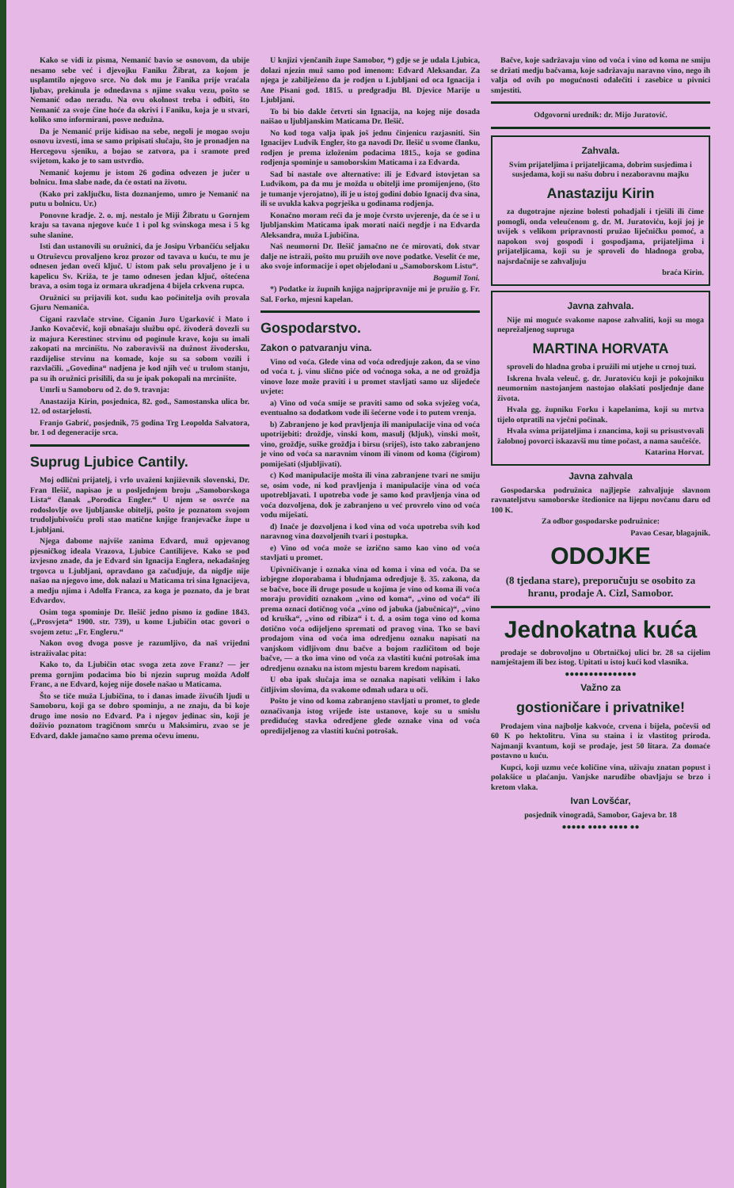Kako se vidi iz pisma, Nemanić bavio se osnovom, da ubije nesamo sebe već i djevojku Faniku Žibrat, za kojom je usplamtilo njegovo srce. No dok mu je Fanika prije vraćala ljubav, prekinula je odnedavna s njime svaku vezu, pošto se Nemanić odao neradu. Na ovu okolnost treba i odbiti, što Nemanić za svoje čine hoće da okrivi i Faniku, koja je u stvari, koliko smo informirani, posve nedužna.
Da je Nemanić prije kidisao na sebe, negoli je mogao svoju osnovu izvesti, ima se samo pripisati slučaju, što je pronadjen na Hercegovu sjeniku, a bojao se zatvora, pa i sramote pred svijetom, kako je to sam ustvrdio.
Nemanić kojemu je istom 26 godina odvezen je jučer u bolnicu. Ima slabe nade, da će ostati na životu.
(Kako pri zaključku, lista doznanjemo, umro je Nemanić na putu u bolnicu. Ur.)
Ponovne kradje. 2. o. mj. nestalo je Miji Žibratu u Gornjem kraju sa tavana njegove kuće 1 i pol kg svinskoga mesa i 5 kg suhe slanine.
Isti dan ustanovili su oružnici, da je Josipu Vrbančiću seljaku u Otruševcu provaljeno kroz prozor od tavava u kuću, te mu je odnesen jedan oveći ključ. U istom pak selu provaljeno je i u kapelicu Sv. Križa, te je tamo odnesen jedan ključ, oštećena brava, a osim toga iz ormara ukradjena 4 bijela crkvena rupca.
Oružnici su prijavili kot. sudu kao počinitelja ovih provala Gjuru Nemanića.
Cigani razvlače strvine. Ciganin Juro Ugarković i Mato i Janko Kovačević, koji obnašaju službu opć. živoderâ dovezli su iz majura Kerestinec strvinu od poginule krave, koju su imali zakopati na mrciništu. No zaboravivši na dužnost živodersku, razdijelise strvinu na komade, koje su sa sobom vozili i razvlačili. „Govedina“ nadjena je kod njih već u trulom stanju, pa su ih oružnici prisilili, da su je ipak pokopali na mrcinište.
Umrli u Samoboru od 2. do 9. travnja:
Anastazija Kirin, posjednica, 82. god., Samostanska ulica br. 12. od ostarjelosti.
Franjo Gabrić, posjednik, 75 godina Trg Leopolda Salvatora, br. 1 od degeneracije srca.
Suprug Ljubice Cantily.
Moj odlični prijatelj, i vrlo uvaženi književnik slovenski, Dr. Fran Ilešič, napisao je u posljednjem broju „Samoborskoga Lista“ članak „Porodica Engler.“ U njem se osvrće na rodoslovlje ove ljubljanske obitelji, pošto je poznatom svojom trudoljubivošću proli stao matične knjige franjevačke župe u Ljubljani.
Njega dabome najviše zanima Edvard, muž opjevanog pjesničkog ideala Vrazova, Ljubice Cantilijeve. Kako se pod izvjesno znade, da je Edvard sin Ignacija Englera, nekadašnjeg trgovca u Ljubljani, opravdano ga začudjuje, da nigdje nije našao na njegovo ime, dok nalazi u Maticama tri sina Ignacijeva, a medju njima i Adolfa Franca, za koga je poznato, da je brat Edvardov.
Osim toga spominje Dr. Ilešič jedno pismo iz godine 1843. („Prosvjeta“ 1900. str. 739), u kome Ljubičin otac govori o svojem zetu: „Fr. Engleru.“
Nakon ovog dvoga posve je razumljivo, da naš vrijedni istraživalac pita:
Kako to, da Ljubičin otac svoga zeta zove Franz? — jer prema gornjim podacima bio bi njezin suprug možda Adolf Franc, a ne Edvard, kojeg nije dosele našao u Maticama.
Što se tiče muža Ljubičina, to i danas imade živućih ljudi u Samoboru, koji ga se dobro spominju, a ne znaju, da bi koje drugo ime nosio no Edvard. Pa i njegov jedinac sin, koji je doživio poznatom tragičnom smrću u Maksimiru, zvao se je Edvard, dakle jamačno samo prema očevu imenu.
U knjizi vjenčanih župe Samobor, *) gdje se je udala Ljubica, dolazi njezin muž samo pod imenom: Edvard Aleksandar. Za njega je zabilježeno da je rodjen u Ljubljani od oca Ignacija i Ane Pisani god. 1815. u predgradju Bl. Djevice Marije u Ljubljani.
To bi bio dakle četvrti sin Ignacija, na kojeg nije dosada naišao u ljubljanskim Maticama Dr. Ilešič.
No kod toga valja ipak još jednu činjenicu razjasniti. Sin Ignacijev Ludvik Engler, što ga navodi Dr. Ilešič u svome članku, rodjen je prema izloženim podacima 1815., koja se godina rodjenja spominje u samoborskim Maticama i za Edvarda.
Sad bi nastale ove alternative: ili je Edvard istovjetan sa Ludvikom, pa da mu je možda u obitelji ime promijenjeno, (što je tumanje vjerojatno), ili je u istoj godini dobio Ignacij dva sina, ili se uvukla kakva pogrješka u godinama rodjenja.
Konačno moram reći da je moje čvrsto uvjerenje, da će se i u ljubljanskim Maticama ipak morati naići negdje i na Edvarda Aleksandra, muža Ljubičina.
Naš neumorni Dr. Ilešič jamačno ne će mirovati, dok stvar dalje ne istraži, pošto mu pružih ove nove podatke. Veselit će me, ako svoje informacije i opet objelodani u „Samoborskom Listu“.
Bogumil Toni.
*) Podatke iz župnih knjiga najpripravnije mi je pružio g. Fr. Sal. Forko, mjesni kapelan.
Gospodarstvo.
Zakon o patvaranju vina.
Vino od voća. Glede vina od voća odredjuje zakon, da se vino od voća t. j. vinu slično piće od voćnoga soka, a ne od grožđja vinove loze može praviti i u promet stavljati samo uz slijedeće uvjete:
a) Vino od voća smije se praviti samo od soka svježeg voća, eventualno sa dodatkom vode ili šećerne vode i to putem vrenja.
b) Zabranjeno je kod pravljenja ili manipulacije vina od voća upotrijebiti: droždje, vinski kom, masulj (kljuk), vinski mošt, vino, grožđje, suške grožđja i birsu (sriješ), isto tako zabranjeno je vino od voća sa naravnim vinom ili vinom od koma (čigirom) pomiješati (sljubljivati).
c) Kod manipulacije mošta ili vina zabranjene tvari ne smiju se, osim vode, ni kod pravljenja i manipulacije vina od voća upotrebljavati. I upotreba vode je samo kod pravljenja vina od voća dozvoljena, dok je zabranjeno u već provrelo vino od voća vodu miješati.
d) Inače je dozvoljena i kod vina od voća upotreba svih kod naravnog vina dozvoljenih tvari i postupka.
e) Vino od voća može se izrično samo kao vino od voća stavljati u promet.
Upivničivanje i oznaka vina od koma i vina od voća. Da se izbjegne zloporabama i bludnjama odredjuje §. 35. zakona, da se bačve, boce ili druge posude u kojima je vino od koma ili voća moraju providiti oznakom „vino od koma“, „vino od voća“ ili prema oznaci dotičnog voća „vino od jabuka (jabučnica)“, „vino od kruška“, „vino od ribiza“ i t. d. a osim toga vino od koma dotično voća odijeljeno spremati od pravog vina. Tko se bavi prodajom vina od voća ima odredjenu oznaku napisati na vanjskom vidljivom dnu bačve a bojom različitom od boje bačve, — a tko ima vino od voća za vlastiti kućni potrošak ima odredjenu oznaku na istom mjestu barem kredom napisati.
U oba ipak slučaja ima se oznaka napisati velikim i lako čitljivim slovima, da svakome odmah udara u oči.
Pošto je vino od koma zabranjeno stavljati u promet, to glede označivanja istog vrijede iste ustanove, koje su u smislu predidućeg stavka odredjene glede oznake vina od voća opredijeljenog za vlastiti kućni potrošak.
Bačve, koje sadržavaju vino od voća i vino od koma ne smiju se držati medju bačvama, koje sadržavaju naravno vino, nego ih valja od ovih po mogućnosti odalečiti i zasebice u pivnici smjestiti.
Odgovorni urednik: dr. Mijo Juratović.
Zahvala.
Svim prijateljima i prijateljicama, dobrim susjedima i susjedama, koji su našu dobru i nezaboravnu majku
Anastaziju Kirin
za dugotrajne njezine bolesti pohadjali i tješili ili čime pomogli, onda veleučenom g. dr. M. Juratoviću, koji joj je uvijek s velikom pripravnosti pružao liječničku pomoć, a napokon svoj gospodi i gospodjama, prijateljima i prijateljicama, koji su je sproveli do hladnoga groba, najsrdačnije se zahvaljuju
braća Kirin.
Javna zahvala.
Nije mi moguće svakome napose zahvaliti, koji su moga neprežaljenog supruga
MARTINA HORVATA
sproveli do hladna groba i pružili mi utjehe u crnoj tuzi.
Iskrena hvala veleuč. g. dr. Juratoviću koji je pokojniku neumornim nastojanjem nastojao olakšati posljednje dane života.
Hvala gg. župniku Forku i kapelanima, koji su mrtva tijelo otpratili na vječni počinak.
Hvala svima prijateljima i znancima, koji su prisustvovali žalobnoj povorci iskazavši mu time počast, a nama saučešće.
Katarina Horvat.
Javna zahvala
Gospodarska podružnica najljepše zahvaljuje slavnom ravnateljstvu samoborske štedionice na lijepu novčanu daru od 100 K.
Za odbor gospodarske podružnice:
Pavao Cesar, blagajnik.
ODOJKE
(8 tjedana stare), preporučuju se osobito za hranu, prodaje A. Cizl, Samobor.
Jednokatna kuća
prodaje se dobrovoljno u Obrtničkoj ulici br. 28 sa cijelim namještajem ili bez istog. Upitati u istoj kući kod vlasnika.
●●●●●●●●●●●●●●●
Važno za
gostioničare i privatnike!
Prodajem vina najbolje kakvoće, crvena i bijela, počevši od 60 K po hektolitru. Vina su staina i iz vlastitog priroda. Najmanji kvantum, koji se prodaje, jest 50 litara. Za domaće postavno u kuću.
Kupci, koji uzmu veće količine vina, uživaju znatan popust i polakšice u plaćanju. Vanjske narudžbe obavljaju se brzo i kretom vlaka.
Ivan Lovšćar,
posjednik vinogradâ, Samobor, Gajeva br. 18
●●●●● ●●●● ●●●● ●●